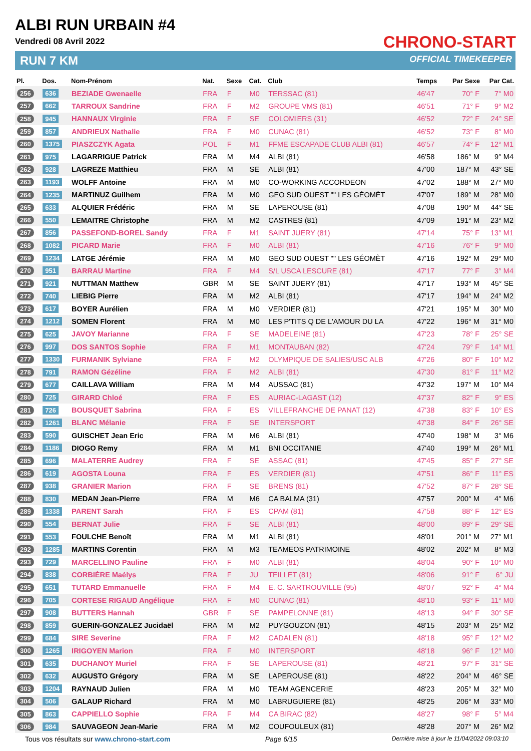ALBI RUN URBAIN #4
Vendredi 08 Avril 2022
RUN 7 KM
CHRONO-START
OFFICIAL TIMEKEEPER
| Pl. | Dos. | Nom-Prénom | Nat. | Sexe | Cat. | Club | Temps | Par Sexe | Par Cat. |
| --- | --- | --- | --- | --- | --- | --- | --- | --- | --- |
| 256 | 636 | BEZIADE Gwenaelle | FRA | F | M0 | TERSSAC (81) | 46'47 | 70° F | 7° M0 |
| 257 | 662 | TARROUX Sandrine | FRA | F | M2 | GROUPE VMS (81) | 46'51 | 71° F | 9° M2 |
| 258 | 945 | HANNAUX Virginie | FRA | F | SE | COLOMIERS (31) | 46'52 | 72° F | 24° SE |
| 259 | 857 | ANDRIEUX Nathalie | FRA | F | M0 | CUNAC (81) | 46'52 | 73° F | 8° M0 |
| 260 | 1375 | PIASZCZYK Agata | POL | F | M1 | FFME ESCAPADE CLUB ALBI (81) | 46'57 | 74° F | 12° M1 |
| 261 | 975 | LAGARRIGUE Patrick | FRA | M | M4 | ALBI (81) | 46'58 | 186° M | 9° M4 |
| 262 | 928 | LAGREZE Matthieu | FRA | M | SE | ALBI (81) | 47'00 | 187° M | 43° SE |
| 263 | 1193 | WOLFF Antoine | FRA | M | M0 | CO-WORKING ACCORDEON | 47'02 | 188° M | 27° M0 |
| 264 | 1235 | MARTINUZ Guilhem | FRA | M | M0 | GEO SUD OUEST "" LES GÉOMÈT | 47'07 | 189° M | 28° M0 |
| 265 | 633 | ALQUIER Frédéric | FRA | M | SE | LAPEROUSE (81) | 47'08 | 190° M | 44° SE |
| 266 | 550 | LEMAITRE Christophe | FRA | M | M2 | CASTRES (81) | 47'09 | 191° M | 23° M2 |
| 267 | 856 | PASSEFOND-BOREL Sandy | FRA | F | M1 | SAINT JUERY (81) | 47'14 | 75° F | 13° M1 |
| 268 | 1082 | PICARD Marie | FRA | F | M0 | ALBI (81) | 47'16 | 76° F | 9° M0 |
| 269 | 1234 | LATGE Jérémie | FRA | M | M0 | GEO SUD OUEST "" LES GÉOMÈT | 47'16 | 192° M | 29° M0 |
| 270 | 951 | BARRAU Martine | FRA | F | M4 | S/L USCA LESCURE (81) | 47'17 | 77° F | 3° M4 |
| 271 | 921 | NUTTMAN Matthew | GBR | M | SE | SAINT JUERY (81) | 47'17 | 193° M | 45° SE |
| 272 | 740 | LIEBIG Pierre | FRA | M | M2 | ALBI (81) | 47'17 | 194° M | 24° M2 |
| 273 | 617 | BOYER Aurélien | FRA | M | M0 | VERDIER (81) | 47'21 | 195° M | 30° M0 |
| 274 | 1212 | SOMEN Florent | FRA | M | M0 | LES P'TITS Q DE L'AMOUR DU LA | 47'22 | 196° M | 31° M0 |
| 275 | 625 | JAVOY Marianne | FRA | F | SE | MADELEINE (81) | 47'23 | 78° F | 25° SE |
| 276 | 997 | DOS SANTOS Sophie | FRA | F | M1 | MONTAUBAN (82) | 47'24 | 79° F | 14° M1 |
| 277 | 1330 | FURMANIK Sylviane | FRA | F | M2 | OLYMPIQUE DE SALIES/USC ALB | 47'26 | 80° F | 10° M2 |
| 278 | 791 | RAMON Gézéline | FRA | F | M2 | ALBI (81) | 47'30 | 81° F | 11° M2 |
| 279 | 677 | CAILLAVA William | FRA | M | M4 | AUSSAC (81) | 47'32 | 197° M | 10° M4 |
| 280 | 725 | GIRARD Chloé | FRA | F | ES | AURIAC-LAGAST (12) | 47'37 | 82° F | 9° ES |
| 281 | 726 | BOUSQUET Sabrina | FRA | F | ES | VILLEFRANCHE DE PANAT (12) | 47'38 | 83° F | 10° ES |
| 282 | 1261 | BLANC Mélanie | FRA | F | SE | INTERSPORT | 47'38 | 84° F | 26° SE |
| 283 | 590 | GUISCHET Jean Eric | FRA | M | M6 | ALBI (81) | 47'40 | 198° M | 3° M6 |
| 284 | 1186 | DIOGO Remy | FRA | M | M1 | BNI OCCITANIE | 47'40 | 199° M | 26° M1 |
| 285 | 696 | MALATERRE Audrey | FRA | F | SE | ASSAC (81) | 47'45 | 85° F | 27° SE |
| 286 | 619 | AGOSTA Louna | FRA | F | ES | VERDIER (81) | 47'51 | 86° F | 11° ES |
| 287 | 938 | GRANIER Marion | FRA | F | SE | BRENS (81) | 47'52 | 87° F | 28° SE |
| 288 | 830 | MEDAN Jean-Pierre | FRA | M | M6 | CA BALMA (31) | 47'57 | 200° M | 4° M6 |
| 289 | 1338 | PARENT Sarah | FRA | F | ES | CPAM (81) | 47'58 | 88° F | 12° ES |
| 290 | 554 | BERNAT Julie | FRA | F | SE | ALBI (81) | 48'00 | 89° F | 29° SE |
| 291 | 553 | FOULCHE Benoît | FRA | M | M1 | ALBI (81) | 48'01 | 201° M | 27° M1 |
| 292 | 1285 | MARTINS Corentin | FRA | M | M3 | TEAMEOS PATRIMOINE | 48'02 | 202° M | 8° M3 |
| 293 | 729 | MARCELLINO Pauline | FRA | F | M0 | ALBI (81) | 48'04 | 90° F | 10° M0 |
| 294 | 838 | CORBIÈRE Maélys | FRA | F | JU | TEILLET (81) | 48'06 | 91° F | 6° JU |
| 295 | 651 | TUTARD Emmanuelle | FRA | F | M4 | E. C. SARTROUVILLE (95) | 48'07 | 92° F | 4° M4 |
| 296 | 705 | CORTESE RIGAUD Angélique | FRA | F | M0 | CUNAC (81) | 48'10 | 93° F | 11° M0 |
| 297 | 908 | BUTTERS Hannah | GBR | F | SE | PAMPELONNE (81) | 48'13 | 94° F | 30° SE |
| 298 | 859 | GUERIN-GONZALEZ Jucidaël | FRA | M | M2 | PUYGOUZON (81) | 48'15 | 203° M | 25° M2 |
| 299 | 684 | SIRE Severine | FRA | F | M2 | CADALEN (81) | 48'18 | 95° F | 12° M2 |
| 300 | 1265 | IRIGOYEN Marion | FRA | F | M0 | INTERSPORT | 48'18 | 96° F | 12° M0 |
| 301 | 635 | DUCHANOY Muriel | FRA | F | SE | LAPEROUSE (81) | 48'21 | 97° F | 31° SE |
| 302 | 632 | AUGUSTO Grégory | FRA | M | SE | LAPEROUSE (81) | 48'22 | 204° M | 46° SE |
| 303 | 1204 | RAYNAUD Julien | FRA | M | M0 | TEAM AGENCERIE | 48'23 | 205° M | 32° M0 |
| 304 | 506 | GALAUP Richard | FRA | M | M0 | LABRUGUIERE (81) | 48'25 | 206° M | 33° M0 |
| 305 | 863 | CAPPIELLO Sophie | FRA | F | M4 | CA BIRAC (82) | 48'27 | 98° F | 5° M4 |
| 306 | 984 | SAUVAGEON Jean-Marie | FRA | M | M2 | COUFOULEUX (81) | 48'28 | 207° M | 26° M2 |
Tous vos résultats sur www.chrono-start.com Page 6/15 Dernière mise à jour le 11/04/2022 09:03:10